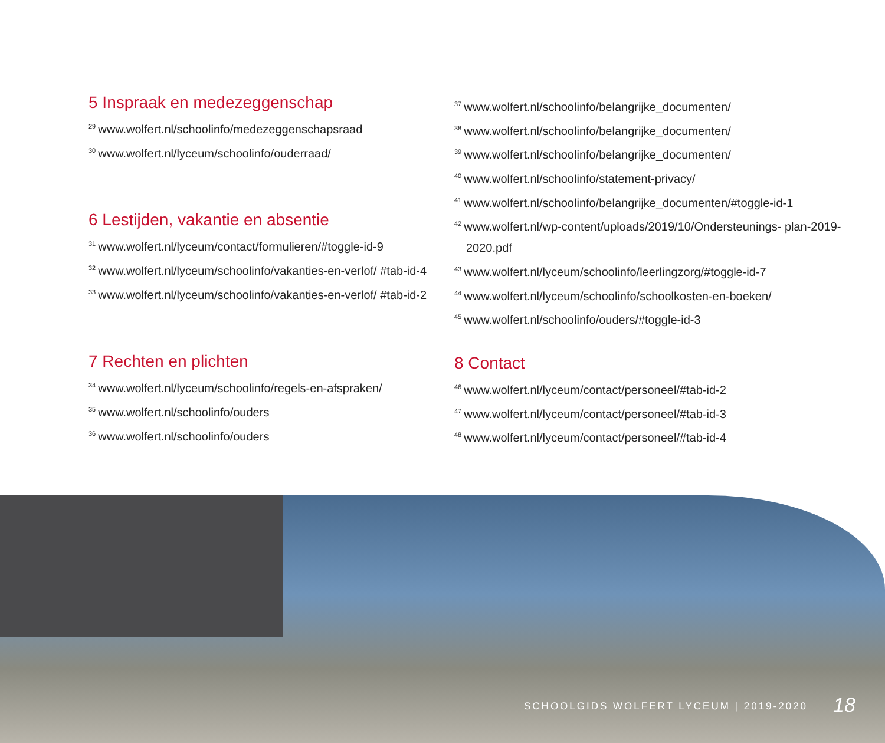5 Inspraak en medezeggenschap
<sup>29</sup> www.wolfert.nl/schoolinfo/medezeggenschapsraad
<sup>30</sup> www.wolfert.nl/lyceum/schoolinfo/ouderraad/
6 Lestijden, vakantie en absentie
<sup>31</sup> www.wolfert.nl/lyceum/contact/formulieren/#toggle-id-9
<sup>32</sup> www.wolfert.nl/lyceum/schoolinfo/vakanties-en-verlof/ #tab-id-4
<sup>33</sup> www.wolfert.nl/lyceum/schoolinfo/vakanties-en-verlof/ #tab-id-2
7 Rechten en plichten
<sup>34</sup> www.wolfert.nl/lyceum/schoolinfo/regels-en-afspraken/
<sup>35</sup> www.wolfert.nl/schoolinfo/ouders
<sup>36</sup> www.wolfert.nl/schoolinfo/ouders
<sup>37</sup> www.wolfert.nl/schoolinfo/belangrijke_documenten/
<sup>38</sup> www.wolfert.nl/schoolinfo/belangrijke_documenten/
<sup>39</sup> www.wolfert.nl/schoolinfo/belangrijke_documenten/
<sup>40</sup> www.wolfert.nl/schoolinfo/statement-privacy/
<sup>41</sup> www.wolfert.nl/schoolinfo/belangrijke_documenten/#toggle-id-1
<sup>42</sup> www.wolfert.nl/wp-content/uploads/2019/10/Ondersteunings- plan-2019-2020.pdf
<sup>43</sup> www.wolfert.nl/lyceum/schoolinfo/leerlingzorg/#toggle-id-7
<sup>44</sup> www.wolfert.nl/lyceum/schoolinfo/schoolkosten-en-boeken/
<sup>45</sup> www.wolfert.nl/schoolinfo/ouders/#toggle-id-3
8 Contact
<sup>46</sup> www.wolfert.nl/lyceum/contact/personeel/#tab-id-2
<sup>47</sup> www.wolfert.nl/lyceum/contact/personeel/#tab-id-3
<sup>48</sup> www.wolfert.nl/lyceum/contact/personeel/#tab-id-4
SCHOOLGIDS WOLFERT LYCEUM | 2019-2020
18